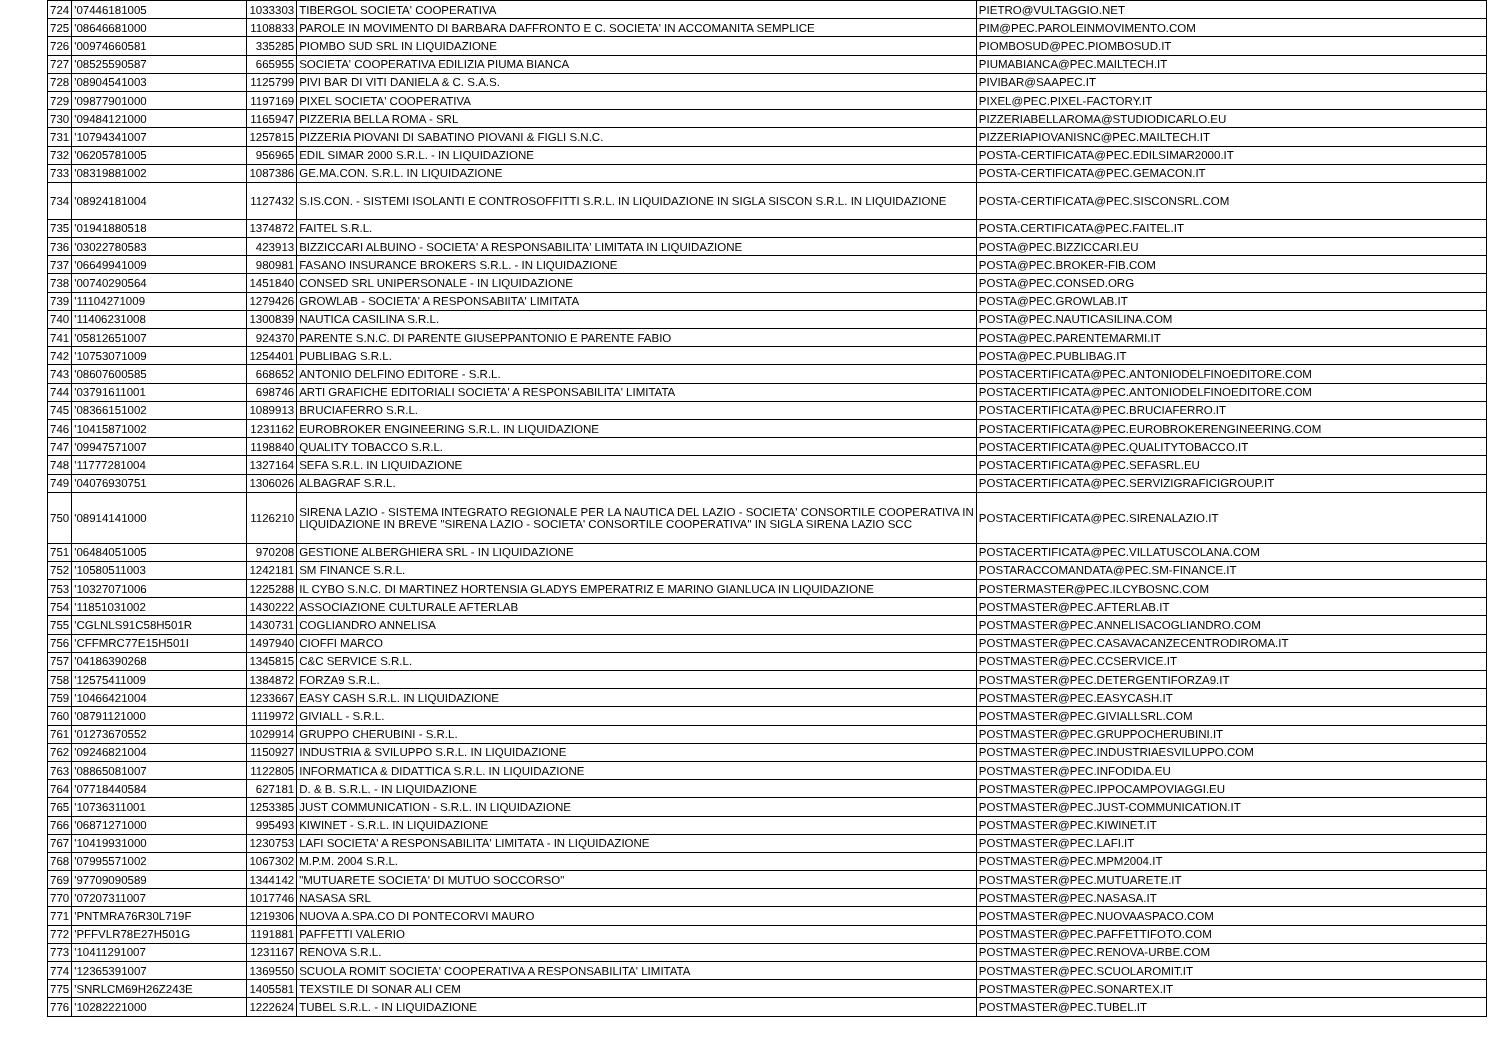| 724 | '07446181005 | 1033303 | TIBERGOL SOCIETA' COOPERATIVA | PIETRO@VULTAGGIO.NET |
| 725 | '08646681000 | 1108833 | PAROLE IN MOVIMENTO DI BARBARA DAFFRONTO E C. SOCIETA' IN ACCOMANITA SEMPLICE | PIM@PEC.PAROLEINMOVIMENTO.COM |
| 726 | '00974660581 | 335285 | PIOMBO SUD SRL IN LIQUIDAZIONE | PIOMBOSUD@PEC.PIOMBOSUD.IT |
| 727 | '08525590587 | 665955 | SOCIETA' COOPERATIVA EDILIZIA PIUMA BIANCA | PIUMABIANCA@PEC.MAILTECH.IT |
| 728 | '08904541003 | 1125799 | PIVI BAR DI VITI DANIELA & C. S.A.S. | PIVIBAR@SAAPEC.IT |
| 729 | '09877901000 | 1197169 | PIXEL SOCIETA' COOPERATIVA | PIXEL@PEC.PIXEL-FACTORY.IT |
| 730 | '09484121000 | 1165947 | PIZZERIA BELLA ROMA - SRL | PIZZERIABELLAROMA@STUDIODICARLO.EU |
| 731 | '10794341007 | 1257815 | PIZZERIA PIOVANI DI SABATINO PIOVANI & FIGLI S.N.C. | PIZZERIAPIOVANISNC@PEC.MAILTECH.IT |
| 732 | '06205781005 | 956965 | EDIL SIMAR 2000 S.R.L. - IN LIQUIDAZIONE | POSTA-CERTIFICATA@PEC.EDILSIMAR2000.IT |
| 733 | '08319881002 | 1087386 | GE.MA.CON. S.R.L. IN LIQUIDAZIONE | POSTA-CERTIFICATA@PEC.GEMACON.IT |
| 734 | '08924181004 | 1127432 | S.IS.CON. - SISTEMI ISOLANTI E CONTROSOFFITTI S.R.L. IN LIQUIDAZIONE IN SIGLA SISCON S.R.L. IN LIQUIDAZIONE | POSTA-CERTIFICATA@PEC.SISCONSRL.COM |
| 735 | '01941880518 | 1374872 | FAITEL S.R.L. | POSTA.CERTIFICATA@PEC.FAITEL.IT |
| 736 | '03022780583 | 423913 | BIZZICCARI ALBUINO - SOCIETA' A RESPONSABILITA' LIMITATA IN LIQUIDAZIONE | POSTA@PEC.BIZZICCARI.EU |
| 737 | '06649941009 | 980981 | FASANO INSURANCE BROKERS S.R.L. - IN LIQUIDAZIONE | POSTA@PEC.BROKER-FIB.COM |
| 738 | '00740290564 | 1451840 | CONSED SRL UNIPERSONALE - IN LIQUIDAZIONE | POSTA@PEC.CONSED.ORG |
| 739 | '11104271009 | 1279426 | GROWLAB - SOCIETA' A RESPONSABIITA' LIMITATA | POSTA@PEC.GROWLAB.IT |
| 740 | '11406231008 | 1300839 | NAUTICA CASILINA S.R.L. | POSTA@PEC.NAUTICASILINA.COM |
| 741 | '05812651007 | 924370 | PARENTE S.N.C. DI PARENTE GIUSEPPANTONIO E PARENTE FABIO | POSTA@PEC.PARENTEMARMI.IT |
| 742 | '10753071009 | 1254401 | PUBLIBAG S.R.L. | POSTA@PEC.PUBLIBAG.IT |
| 743 | '08607600585 | 668652 | ANTONIO DELFINO EDITORE - S.R.L. | POSTACERTIFICATA@PEC.ANTONIODELFINOEDITORE.COM |
| 744 | '03791611001 | 698746 | ARTI GRAFICHE EDITORIALI SOCIETA' A RESPONSABILITA' LIMITATA | POSTACERTIFICATA@PEC.ANTONIODELFINOEDITORE.COM |
| 745 | '08366151002 | 1089913 | BRUCIAFERRO S.R.L. | POSTACERTIFICATA@PEC.BRUCIAFERRO.IT |
| 746 | '10415871002 | 1231162 | EUROBROKER ENGINEERING S.R.L. IN LIQUIDAZIONE | POSTACERTIFICATA@PEC.EUROBROKERENGINEERING.COM |
| 747 | '09947571007 | 1198840 | QUALITY TOBACCO S.R.L. | POSTACERTIFICATA@PEC.QUALITYTOBACCO.IT |
| 748 | '11777281004 | 1327164 | SEFA S.R.L. IN LIQUIDAZIONE | POSTACERTIFICATA@PEC.SEFASRL.EU |
| 749 | '04076930751 | 1306026 | ALBAGRAF S.R.L. | POSTACERTIFICATA@PEC.SERVIZIGRAFICIGROUP.IT |
| 750 | '08914141000 | 1126210 | SIRENA LAZIO - SISTEMA INTEGRATO REGIONALE PER LA NAUTICA DEL LAZIO - SOCIETA' CONSORTILE COOPERATIVA IN LIQUIDAZIONE IN BREVE "SIRENA LAZIO - SOCIETA' CONSORTILE COOPERATIVA" IN SIGLA SIRENA LAZIO SCC | POSTACERTIFICATA@PEC.SIRENALAZIO.IT |
| 751 | '06484051005 | 970208 | GESTIONE ALBERGHIERA SRL - IN LIQUIDAZIONE | POSTACERTIFICATA@PEC.VILLATUSCOLANA.COM |
| 752 | '10580511003 | 1242181 | SM FINANCE S.R.L. | POSTARACCOMANDATA@PEC.SM-FINANCE.IT |
| 753 | '10327071006 | 1225288 | IL CYBO S.N.C. DI MARTINEZ HORTENSIA GLADYS EMPERATRIZ E MARINO GIANLUCA IN LIQUIDAZIONE | POSTERMASTER@PEC.ILCYBOSNC.COM |
| 754 | '11851031002 | 1430222 | ASSOCIAZIONE CULTURALE AFTERLAB | POSTMASTER@PEC.AFTERLAB.IT |
| 755 | 'CGLNLS91C58H501R | 1430731 | COGLIANDRO ANNELISA | POSTMASTER@PEC.ANNELISACOGLIANDRO.COM |
| 756 | 'CFFMRC77E15H501I | 1497940 | CIOFFI MARCO | POSTMASTER@PEC.CASAVACANZECENTRODIROMA.IT |
| 757 | '04186390268 | 1345815 | C&C SERVICE S.R.L. | POSTMASTER@PEC.CCSERVICE.IT |
| 758 | '12575411009 | 1384872 | FORZA9 S.R.L. | POSTMASTER@PEC.DETERGENTIFORZA9.IT |
| 759 | '10466421004 | 1233667 | EASY CASH S.R.L. IN LIQUIDAZIONE | POSTMASTER@PEC.EASYCASH.IT |
| 760 | '08791121000 | 1119972 | GIVIALL - S.R.L. | POSTMASTER@PEC.GIVIALLSRL.COM |
| 761 | '01273670552 | 1029914 | GRUPPO CHERUBINI - S.R.L. | POSTMASTER@PEC.GRUPPOCHERUBINI.IT |
| 762 | '09246821004 | 1150927 | INDUSTRIA & SVILUPPO S.R.L. IN LIQUIDAZIONE | POSTMASTER@PEC.INDUSTRIAESVILUPPO.COM |
| 763 | '08865081007 | 1122805 | INFORMATICA & DIDATTICA S.R.L. IN LIQUIDAZIONE | POSTMASTER@PEC.INFODIDA.EU |
| 764 | '07718440584 | 627181 | D. & B. S.R.L. - IN LIQUIDAZIONE | POSTMASTER@PEC.IPPOCAMPOVIAGGI.EU |
| 765 | '10736311001 | 1253385 | JUST COMMUNICATION - S.R.L. IN LIQUIDAZIONE | POSTMASTER@PEC.JUST-COMMUNICATION.IT |
| 766 | '06871271000 | 995493 | KIWINET - S.R.L. IN LIQUIDAZIONE | POSTMASTER@PEC.KIWINET.IT |
| 767 | '10419931000 | 1230753 | LAFI SOCIETA' A RESPONSABILITA' LIMITATA - IN LIQUIDAZIONE | POSTMASTER@PEC.LAFI.IT |
| 768 | '07995571002 | 1067302 | M.P.M. 2004 S.R.L. | POSTMASTER@PEC.MPM2004.IT |
| 769 | '97709090589 | 1344142 | "MUTUARETE SOCIETA' DI MUTUO SOCCORSO" | POSTMASTER@PEC.MUTUARETE.IT |
| 770 | '07207311007 | 1017746 | NASASA SRL | POSTMASTER@PEC.NASASA.IT |
| 771 | 'PNTMRA76R30L719F | 1219306 | NUOVA A.SPA.CO DI PONTECORVI MAURO | POSTMASTER@PEC.NUOVAASPACO.COM |
| 772 | 'PFFVLR78E27H501G | 1191881 | PAFFETTI VALERIO | POSTMASTER@PEC.PAFFETTIFOTO.COM |
| 773 | '10411291007 | 1231167 | RENOVA S.R.L. | POSTMASTER@PEC.RENOVA-URBE.COM |
| 774 | '12365391007 | 1369550 | SCUOLA ROMIT SOCIETA' COOPERATIVA A RESPONSABILITA' LIMITATA | POSTMASTER@PEC.SCUOLAROMIT.IT |
| 775 | 'SNRLCM69H26Z243E | 1405581 | TEXSTILE DI SONAR ALI CEM | POSTMASTER@PEC.SONARTEX.IT |
| 776 | '10282221000 | 1222624 | TUBEL S.R.L. - IN LIQUIDAZIONE | POSTMASTER@PEC.TUBEL.IT |